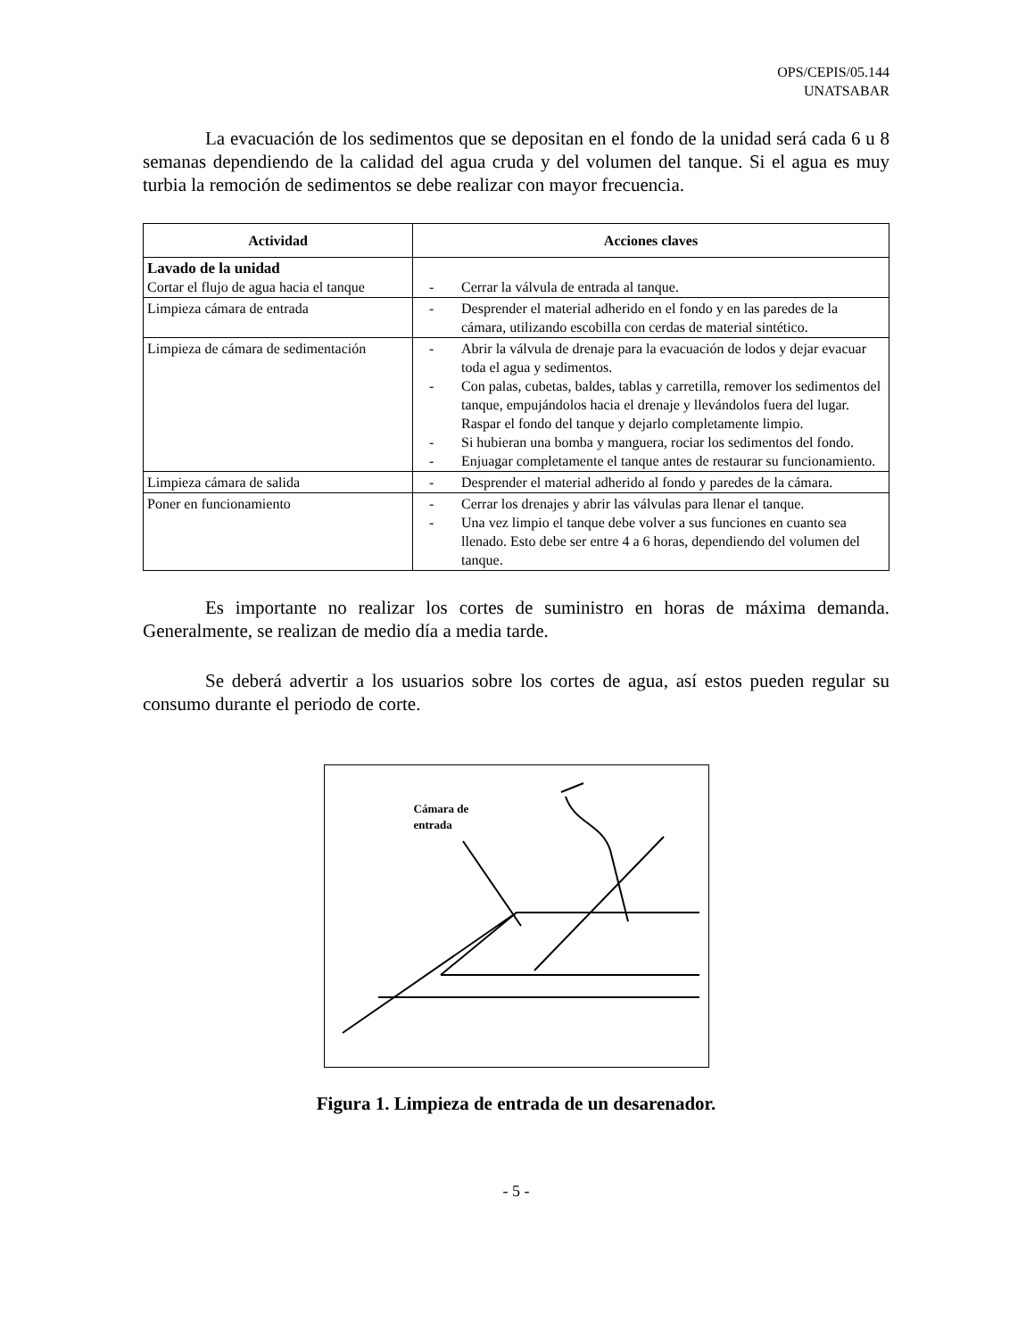OPS/CEPIS/05.144
UNATSABAR
La evacuación de los sedimentos que se depositan en el fondo de la unidad será cada 6 u 8 semanas dependiendo de la calidad del agua cruda y del volumen del tanque. Si el agua es muy turbia la remoción de sedimentos se debe realizar con mayor frecuencia.
| Actividad | Acciones claves |
| --- | --- |
| Lavado de la unidad Cortar el flujo de agua hacia el tanque | - Cerrar la válvula de entrada al tanque. |
| Limpieza cámara de entrada | - Desprender el material adherido en el fondo y en las paredes de la cámara, utilizando escobilla con cerdas de material sintético. |
| Limpieza de cámara de sedimentación | - Abrir la válvula de drenaje para la evacuación de lodos y dejar evacuar toda el agua y sedimentos. - Con palas, cubetas, baldes, tablas y carretilla, remover los sedimentos del tanque, empujándolos hacia el drenaje y llevándolos fuera del lugar. Raspar el fondo del tanque y dejarlo completamente limpio. - Si hubieran una bomba y manguera, rociar los sedimentos del fondo. - Enjuagar completamente el tanque antes de restaurar su funcionamiento. |
| Limpieza cámara de salida | - Desprender el material adherido al fondo y paredes de la cámara. |
| Poner en funcionamiento | - Cerrar los drenajes y abrir las válvulas para llenar el tanque. - Una vez limpio el tanque debe volver a sus funciones en cuanto sea llenado. Esto debe ser entre 4 a 6 horas, dependiendo del volumen del tanque. |
Es importante no realizar los cortes de suministro en horas de máxima demanda. Generalmente, se realizan de medio día a media tarde.
Se deberá advertir a los usuarios sobre los cortes de agua, así estos pueden regular su consumo durante el periodo de corte.
Cámara de
entrada
Figura 1. Limpieza de entrada de un desarenador.
- 5 -